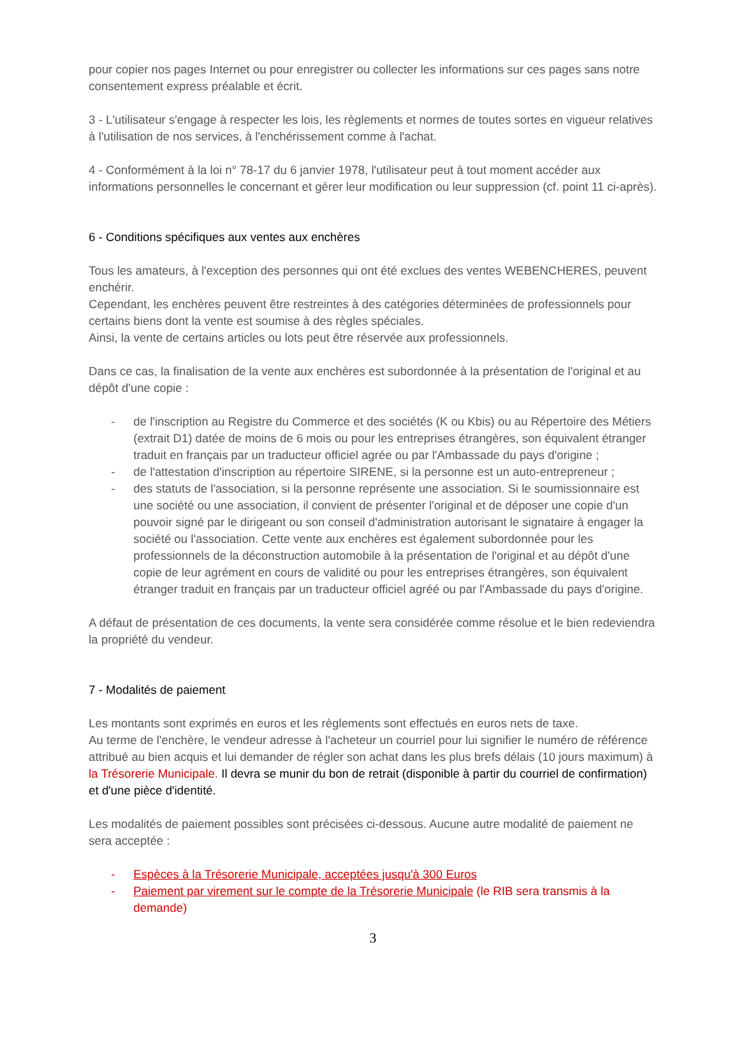pour copier nos pages Internet ou pour enregistrer ou collecter les informations sur ces pages sans notre consentement express préalable et écrit.
3 - L'utilisateur s'engage à respecter les lois, les règlements et normes de toutes sortes en vigueur relatives à l'utilisation de nos services, à l'enchérissement comme à l'achat.
4 - Conformément à la loi n° 78-17 du 6 janvier 1978, l'utilisateur peut à tout moment accéder aux informations personnelles le concernant et gérer leur modification ou leur suppression (cf. point 11 ci-après).
6 - Conditions spécifiques aux ventes aux enchères
Tous les amateurs, à l'exception des personnes qui ont été exclues des ventes WEBENCHERES, peuvent enchérir.
Cependant, les enchères peuvent être restreintes à des catégories déterminées de professionnels pour certains biens dont la vente est soumise à des règles spéciales.
Ainsi, la vente de certains articles ou lots peut être réservée aux professionnels.
Dans ce cas, la finalisation de la vente aux enchères est subordonnée à la présentation de l'original et au dépôt d'une copie :
- de l'inscription au Registre du Commerce et des sociétés (K ou Kbis) ou au Répertoire des Métiers (extrait D1) datée de moins de 6 mois ou pour les entreprises étrangères, son équivalent étranger traduit en français par un traducteur officiel agrée ou par l'Ambassade du pays d'origine ;
- de l'attestation d'inscription au répertoire SIRENE, si la personne est un auto-entrepreneur ;
- des statuts de l'association, si la personne représente une association. Si le soumissionnaire est une société ou une association, il convient de présenter l'original et de déposer une copie d'un pouvoir signé par le dirigeant ou son conseil d'administration autorisant le signataire à engager la société ou l'association. Cette vente aux enchères est également subordonnée pour les professionnels de la déconstruction automobile à la présentation de l'original et au dépôt d'une copie de leur agrément en cours de validité ou pour les entreprises étrangères, son équivalent étranger traduit en français par un traducteur officiel agréé ou par l'Ambassade du pays d'origine.
A défaut de présentation de ces documents, la vente sera considérée comme résolue et le bien redeviendra la propriété du vendeur.
7 - Modalités de paiement
Les montants sont exprimés en euros et les règlements sont effectués en euros nets de taxe.
Au terme de l'enchère, le vendeur adresse à l'acheteur un courriel pour lui signifier le numéro de référence attribué au bien acquis et lui demander de régler son achat dans les plus brefs délais (10 jours maximum) à la Trésorerie Municipale. Il devra se munir du bon de retrait (disponible à partir du courriel de confirmation) et d'une pièce d'identité.
Les modalités de paiement possibles sont précisées ci-dessous. Aucune autre modalité de paiement ne sera acceptée :
- Espèces à la Trésorerie Municipale, acceptées jusqu'à 300 Euros
- Paiement par virement sur le compte de la Trésorerie Municipale (le RIB sera transmis à la demande)
3